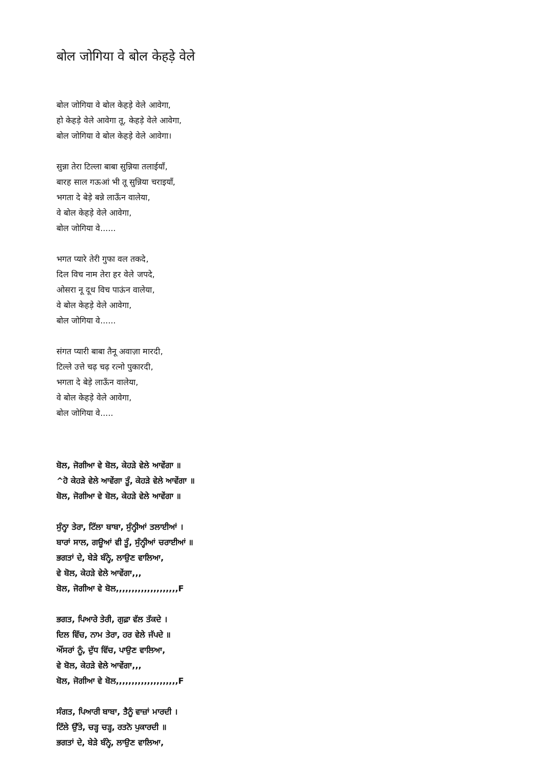बोल जोगिया वे बोल केहड़े वेले
बोल जोगिया वे बोल केहड़े वेले आवेगा,
हो केहड़े वेले आवेगा तू, केहड़े वेले आवेगा,
बोल जोगिया वे बोल केहड़े वेले आवेगा।
सुन्ना तेरा टिल्ला बाबा सुन्निया तलाईयाँ,
बारह साल गऊआं भी तू सुन्निया चराइयाँ,
भगता दे बेड़े बन्ने लाऊँन वालेया,
वे बोल केहड़े वेले आवेगा,
बोल जोगिया वे......
भगत प्यारे तेरी गुफा वल तकदे,
दिल विच नाम तेरा हर वेले जपदे,
ओसरा नू दूध विच पाऊंन वालेया,
वे बोल केहड़े वेले आवेगा,
बोल जोगिया वे......
संगत प्यारी बाबा तैनू अवाज़ा मारदी,
टिल्ले उत्ते चढ़ चढ़ रत्नो पुकारदी,
भगता दे बेड़े लाऊँन वालेया,
वे बोल केहड़े वेले आवेगा,
बोल जोगिया वे.....
ਬੋਲ, ਜੋਗੀਆ ਵੇ ਬੋਲ, ਕੇਹੜੇ ਵੇਲੇ ਆਵੇਂਗਾ ॥
^ਹੋ ਕੇਹੜੇ ਵੇਲੇ ਆਵੇਂਗਾ ਤੂੰ, ਕੇਹੜੇ ਵੇਲੇ ਆਵੇਂਗਾ ॥
ਬੋਲ, ਜੋਗੀਆ ਵੇ ਬੋਲ, ਕੇਹੜੇ ਵੇਲੇ ਆਵੇਂਗਾ ॥
ਸੁੰਨ੍ਹਾ ਤੇਰਾ, ਟਿੱਲਾ ਬਾਬਾ, ਸੁੰਨ੍ਹੀਆਂ ਤਲਾਈਆਂ ।
ਬਾਰਾਂ ਸਾਲ, ਗਊਆਂ ਵੀ ਤੂੰ, ਸੁੰਨ੍ਹੀਆਂ ਚਰਾਈਆਂ ॥
ਭਗਤਾਂ ਦੇ, ਬੇੜੇ ਬੰਨ੍ਹੇ, ਲਾਉਣ ਵਾਲਿਆ,
ਵੇ ਬੋਲ, ਕੇਹੜੇ ਵੇਲੇ ਆਵੇਂਗਾ,,,
ਬੋਲ, ਜੋਗੀਆ ਵੇ ਬੋਲ,,,,,,,,,,,,,,,,,,,,F
ਭਗਤ, ਪਿਆਰੇ ਤੇਰੀ, ਗੁਫ਼ਾ ਵੱਲ ਤੱਕਦੇ ।
ਦਿਲ ਵਿੱਚ, ਨਾਮ ਤੇਰਾ, ਹਰ ਵੇਲੇ ਜੱਪਦੇ ॥
ਔਂਸਰਾਂ ਨੂੰ, ਦੁੱਧ ਵਿੱਚ, ਪਾਉਣ ਵਾਲਿਆ,
ਵੇ ਬੋਲ, ਕੇਹੜੇ ਵੇਲੇ ਆਵੇਂਗਾ,,,
ਬੋਲ, ਜੋਗੀਆ ਵੇ ਬੋਲ,,,,,,,,,,,,,,,,,,,,F
ਸੰਗਤ, ਪਿਆਰੀ ਬਾਬਾ, ਤੈਨੂੰ ਵਾਜ਼ਾਂ ਮਾਰਦੀ ।
ਟਿੱਲੇ ਉੱਤੇ, ਚੜ੍ਹ ਚੜ੍ਹ, ਰਤਨੋ ਪੁਕਾਰਦੀ ॥
ਭਗਤਾਂ ਦੇ, ਬੇੜੇ ਬੰਨ੍ਹੇ, ਲਾਉਣ ਵਾਲਿਆ,